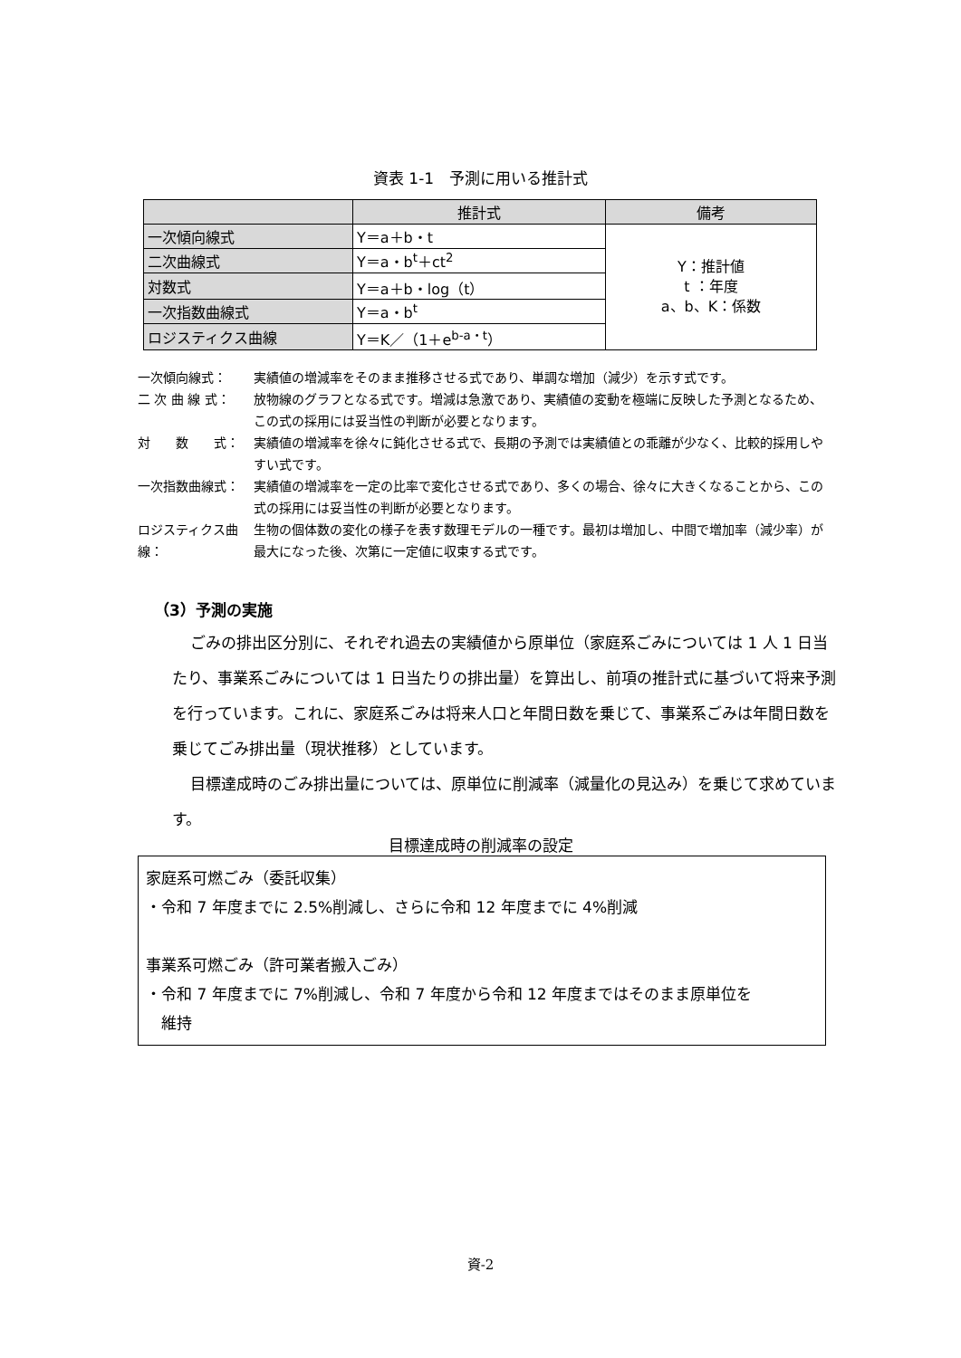資表 1-1　予測に用いる推計式
| | 推計式 | 備考 |
| --- | --- | --- |
| 一次傾向線式 | Y＝a＋b・t | Y：推計値 t ：年度 a、b、K：係数 |
| 二次曲線式 | Y＝a・b<sup>t</sup>＋ct<sup>2</sup> | |
| 対数式 | Y＝a＋b・log（t） | |
| 一次指数曲線式 | Y＝a・b<sup>t</sup> | |
| ロジスティクス曲線 | Y＝K／（1＋e<sup>b-a・t</sup>） | |
一次傾向線式： 実績値の増減率をそのまま推移させる式であり、単調な増加（減少）を示す式です。
二 次 曲 線 式： 放物線のグラフとなる式です。増減は急激であり、実績値の変動を極端に反映した予測となるため、この式の採用には妥当性の判断が必要となります。
対　　数　　式： 実績値の増減率を徐々に鈍化させる式で、長期の予測では実績値との乖離が少なく、比較的採用しやすい式です。
一次指数曲線式： 実績値の増減率を一定の比率で変化させる式であり、多くの場合、徐々に大きくなることから、この式の採用には妥当性の判断が必要となります。
ロジスティクス曲線： 生物の個体数の変化の様子を表す数理モデルの一種です。最初は増加し、中間で増加率（減少率）が最大になった後、次第に一定値に収束する式です。
（3）予測の実施
ごみの排出区分別に、それぞれ過去の実績値から原単位（家庭系ごみについては 1 人 1 日当たり、事業系ごみについては 1 日当たりの排出量）を算出し、前項の推計式に基づいて将来予測を行っています。これに、家庭系ごみは将来人口と年間日数を乗じて、事業系ごみは年間日数を乗じてごみ排出量（現状推移）としています。
目標達成時のごみ排出量については、原単位に削減率（減量化の見込み）を乗じて求めています。
目標達成時の削減率の設定
家庭系可燃ごみ（委託収集）
・令和 7 年度までに 2.5%削減し、さらに令和 12 年度までに 4%削減
事業系可燃ごみ（許可業者搬入ごみ）
・令和 7 年度までに 7%削減し、令和 7 年度から令和 12 年度まではそのまま原単位を
　維持
資-2